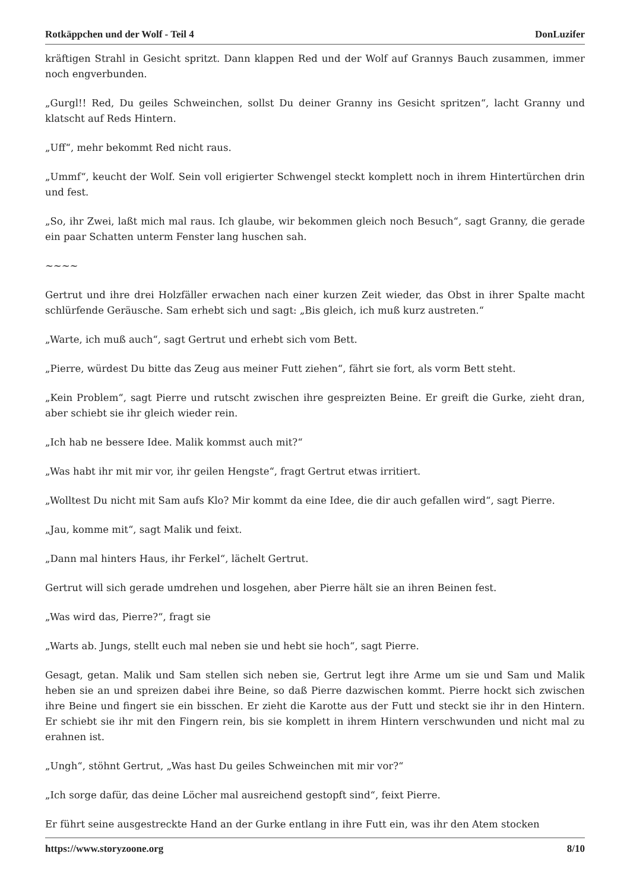Rotkäppchen und der Wolf - Teil 4 DonLuzifer
kräftigen Strahl in Gesicht spritzt. Dann klappen Red und der Wolf auf Grannys Bauch zusammen, immer noch engverbunden.
„Gurgl!! Red, Du geiles Schweinchen, sollst Du deiner Granny ins Gesicht spritzen“, lacht Granny und klatscht auf Reds Hintern.
„Uff“, mehr bekommt Red nicht raus.
„Ummf“, keucht der Wolf. Sein voll erigierter Schwengel steckt komplett noch in ihrem Hintertürchen drin und fest.
„So, ihr Zwei, laßt mich mal raus. Ich glaube, wir bekommen gleich noch Besuch“, sagt Granny, die gerade ein paar Schatten unterm Fenster lang huschen sah.
~~~~
Gertrut und ihre drei Holzfäller erwachen nach einer kurzen Zeit wieder, das Obst in ihrer Spalte macht schlürfende Geräusche. Sam erhebt sich und sagt: „Bis gleich, ich muß kurz austreten.“
„Warte, ich muß auch“, sagt Gertrut und erhebt sich vom Bett.
„Pierre, würdest Du bitte das Zeug aus meiner Futt ziehen“, fährt sie fort, als vorm Bett steht.
„Kein Problem“, sagt Pierre und rutscht zwischen ihre gespreizten Beine. Er greift die Gurke, zieht dran, aber schiebt sie ihr gleich wieder rein.
„Ich hab ne bessere Idee. Malik kommst auch mit?“
„Was habt ihr mit mir vor, ihr geilen Hengste“, fragt Gertrut etwas irritiert.
„Wolltest Du nicht mit Sam aufs Klo? Mir kommt da eine Idee, die dir auch gefallen wird“, sagt Pierre.
„Jau, komme mit“, sagt Malik und feixt.
„Dann mal hinters Haus, ihr Ferkel“, lächelt Gertrut.
Gertrut will sich gerade umdrehen und losgehen, aber Pierre hält sie an ihren Beinen fest.
„Was wird das, Pierre?“, fragt sie
„Warts ab. Jungs, stellt euch mal neben sie und hebt sie hoch“, sagt Pierre.
Gesagt, getan. Malik und Sam stellen sich neben sie, Gertrut legt ihre Arme um sie und Sam und Malik heben sie an und spreizen dabei ihre Beine, so daß Pierre dazwischen kommt. Pierre hockt sich zwischen ihre Beine und fingert sie ein bisschen. Er zieht die Karotte aus der Futt und steckt sie ihr in den Hintern. Er schiebt sie ihr mit den Fingern rein, bis sie komplett in ihrem Hintern verschwunden und nicht mal zu erahnen ist.
„Ungh“, stöhnt Gertrut, „Was hast Du geiles Schweinchen mit mir vor?“
„Ich sorge dafür, das deine Löcher mal ausreichend gestopft sind“, feixt Pierre.
Er führt seine ausgestreckte Hand an der Gurke entlang in ihre Futt ein, was ihr den Atem stocken
https://www.storyzoone.org 8/10